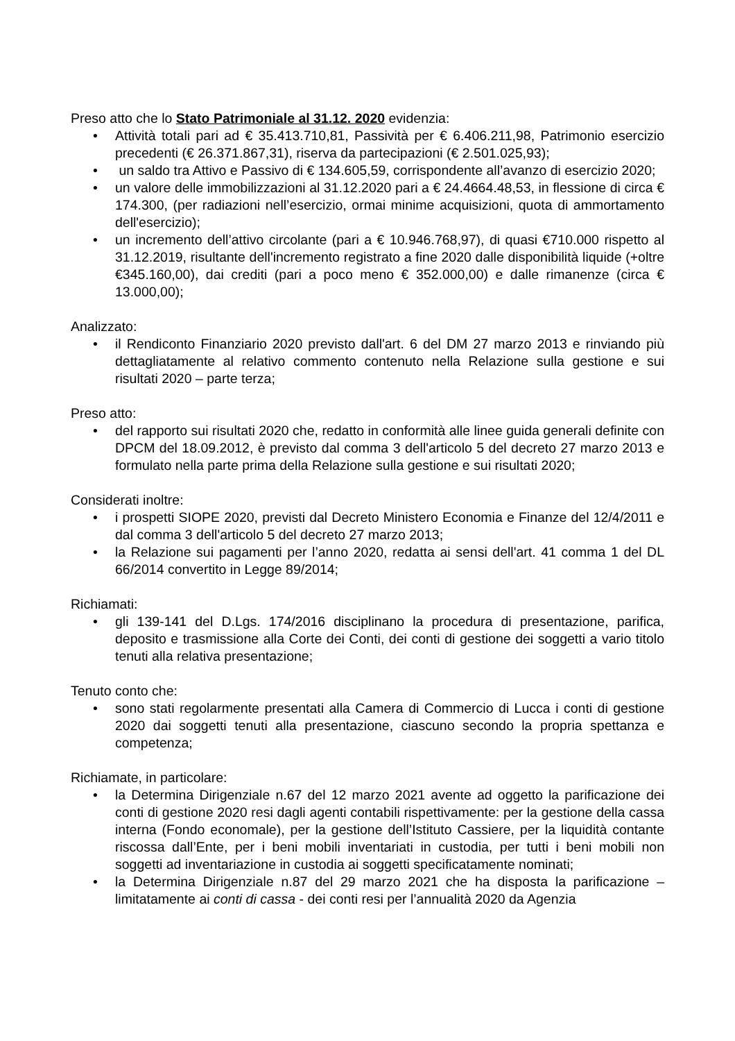Preso atto che lo Stato Patrimoniale al 31.12. 2020 evidenzia:
• Attività totali pari ad € 35.413.710,81, Passività per € 6.406.211,98, Patrimonio esercizio precedenti (€ 26.371.867,31), riserva da partecipazioni (€ 2.501.025,93);
• un saldo tra Attivo e Passivo di € 134.605,59, corrispondente all’avanzo di esercizio 2020;
• un valore delle immobilizzazioni al 31.12.2020 pari a € 24.4664.48,53, in flessione di circa € 174.300, (per radiazioni nell’esercizio, ormai minime acquisizioni, quota di ammortamento dell'esercizio);
• un incremento dell’attivo circolante (pari a € 10.946.768,97), di quasi €710.000 rispetto al 31.12.2019, risultante dell'incremento registrato a fine 2020 dalle disponibilità liquide (+oltre €345.160,00), dai crediti (pari a poco meno € 352.000,00) e dalle rimanenze (circa € 13.000,00);
Analizzato:
• il Rendiconto Finanziario 2020 previsto dall'art. 6 del DM 27 marzo 2013 e rinviando più dettagliatamente al relativo commento contenuto nella Relazione sulla gestione e sui risultati 2020 – parte terza;
Preso atto:
• del rapporto sui risultati 2020 che, redatto in conformità alle linee guida generali definite con DPCM del 18.09.2012, è previsto dal comma 3 dell'articolo 5 del decreto 27 marzo 2013 e formulato nella parte prima della Relazione sulla gestione e sui risultati 2020;
Considerati inoltre:
• i prospetti SIOPE 2020, previsti dal Decreto Ministero Economia e Finanze del 12/4/2011 e dal comma 3 dell'articolo 5 del decreto 27 marzo 2013;
• la Relazione sui pagamenti per l’anno 2020, redatta ai sensi dell'art. 41 comma 1 del DL 66/2014 convertito in Legge 89/2014;
Richiamati:
• gli 139-141 del D.Lgs. 174/2016 disciplinano la procedura di presentazione, parifica, deposito e trasmissione alla Corte dei Conti, dei conti di gestione dei soggetti a vario titolo tenuti alla relativa presentazione;
Tenuto conto che:
• sono stati regolarmente presentati alla Camera di Commercio di Lucca i conti di gestione 2020 dai soggetti tenuti alla presentazione, ciascuno secondo la propria spettanza e competenza;
Richiamate, in particolare:
• la Determina Dirigenziale n.67 del 12 marzo 2021 avente ad oggetto la parificazione dei conti di gestione 2020 resi dagli agenti contabili rispettivamente: per la gestione della cassa interna (Fondo economale), per la gestione dell’Istituto Cassiere, per la liquidità contante riscossa dall’Ente, per i beni mobili inventariati in custodia, per tutti i beni mobili non soggetti ad inventariazione in custodia ai soggetti specificatamente nominati;
• la Determina Dirigenziale n.87 del 29 marzo 2021 che ha disposta la parificazione – limitatamente ai conti di cassa - dei conti resi per l’annualità 2020 da Agenzia